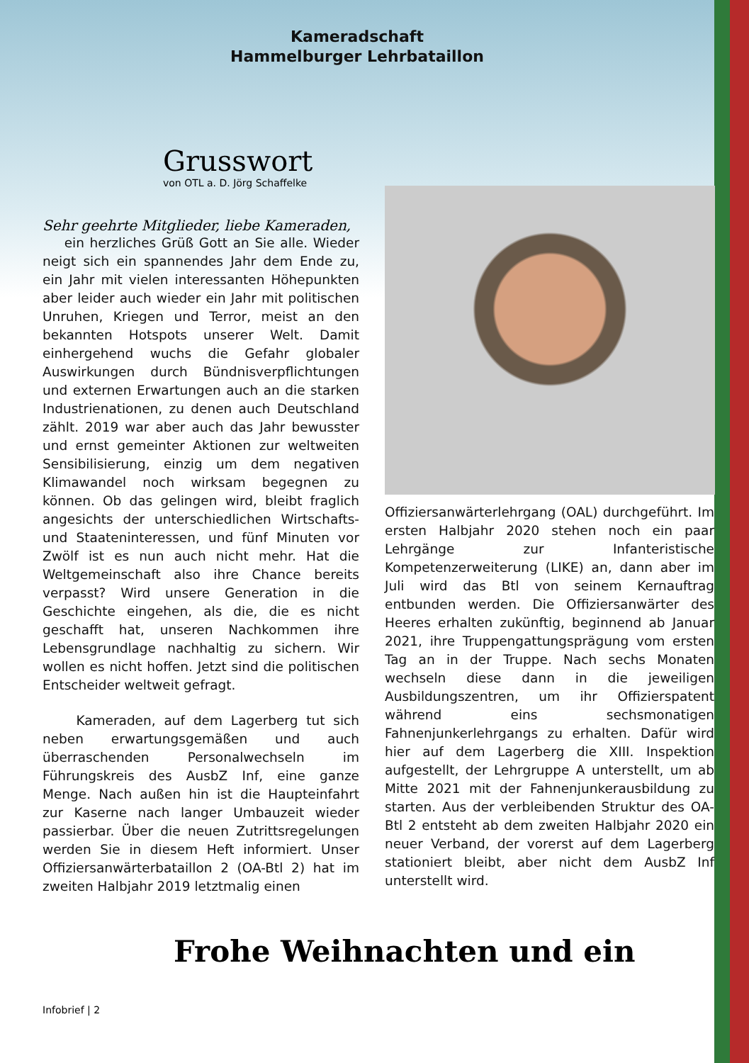Kameradschaft
Hammelburger Lehrbataillon
Grusswort
von OTL a. D. Jörg Schaffelke
Sehr geehrte Mitglieder, liebe Kameraden,
ein herzliches Grüß Gott an Sie alle. Wieder neigt sich ein spannendes Jahr dem Ende zu, ein Jahr mit vielen interessanten Höhepunkten aber leider auch wieder ein Jahr mit politischen Unruhen, Kriegen und Terror, meist an den bekannten Hotspots unserer Welt. Damit einhergehend wuchs die Gefahr globaler Auswirkungen durch Bündnisverpflichtungen und externen Erwartungen auch an die starken Industrienationen, zu denen auch Deutschland zählt. 2019 war aber auch das Jahr bewusster und ernst gemeinter Aktionen zur weltweiten Sensibilisierung, einzig um dem negativen Klimawandel noch wirksam begegnen zu können. Ob das gelingen wird, bleibt fraglich angesichts der unterschiedlichen Wirtschafts- und Staateninteressen, und fünf Minuten vor Zwölf ist es nun auch nicht mehr. Hat die Weltgemeinschaft also ihre Chance bereits verpasst? Wird unsere Generation in die Geschichte eingehen, als die, die es nicht geschafft hat, unseren Nachkommen ihre Lebensgrundlage nachhaltig zu sichern. Wir wollen es nicht hoffen. Jetzt sind die politischen Entscheider weltweit gefragt.
Kameraden, auf dem Lagerberg tut sich neben erwartungsgemäßen und auch überraschenden Personalwechseln im Führungskreis des AusbZ Inf, eine ganze Menge. Nach außen hin ist die Haupteinfahrt zur Kaserne nach langer Umbauzeit wieder passierbar. Über die neuen Zutrittsregelungen werden Sie in diesem Heft informiert. Unser Offiziersanwärterbataillon 2 (OA-Btl 2) hat im zweiten Halbjahr 2019 letztmalig einen
Offiziersanwärterlehrgang (OAL) durchgeführt. Im ersten Halbjahr 2020 stehen noch ein paar Lehrgänge zur Infanteristische Kompetenzerweiterung (LIKE) an, dann aber im Juli wird das Btl von seinem Kernauftrag entbunden werden. Die Offiziersanwärter des Heeres erhalten zukünftig, beginnend ab Januar 2021, ihre Truppengattungsprägung vom ersten Tag an in der Truppe. Nach sechs Monaten wechseln diese dann in die jeweiligen Ausbildungszentren, um ihr Offizierspatent während eins sechsmonatigen Fahnenjunkerlehrgangs zu erhalten. Dafür wird hier auf dem Lagerberg die XIII. Inspektion aufgestellt, der Lehrgruppe A unterstellt, um ab Mitte 2021 mit der Fahnenjunkerausbildung zu starten. Aus der verbleibenden Struktur des OA-Btl 2 entsteht ab dem zweiten Halbjahr 2020 ein neuer Verband, der vorerst auf dem Lagerberg stationiert bleibt, aber nicht dem AusbZ Inf unterstellt wird.
Frohe Weihnachten und ein
Infobrief | 2